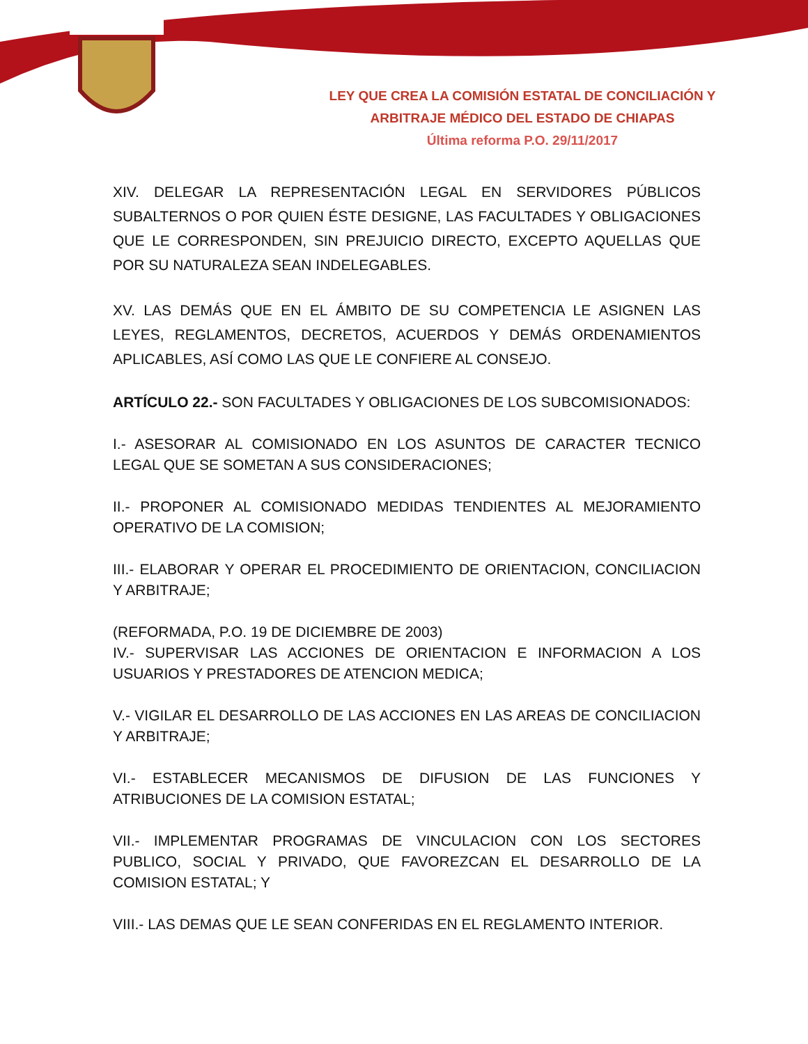LEY QUE CREA LA COMISIÓN ESTATAL DE CONCILIACIÓN Y
ARBITRAJE MÉDICO DEL ESTADO DE CHIAPAS
Última reforma P.O. 29/11/2017
XIV. DELEGAR LA REPRESENTACIÓN LEGAL EN SERVIDORES PÚBLICOS SUBALTERNOS O POR QUIEN ÉSTE DESIGNE, LAS FACULTADES Y OBLIGACIONES QUE LE CORRESPONDEN, SIN PREJUICIO DIRECTO, EXCEPTO AQUELLAS QUE POR SU NATURALEZA SEAN INDELEGABLES.
XV. LAS DEMÁS QUE EN EL ÁMBITO DE SU COMPETENCIA LE ASIGNEN LAS LEYES, REGLAMENTOS, DECRETOS, ACUERDOS Y DEMÁS ORDENAMIENTOS APLICABLES, ASÍ COMO LAS QUE LE CONFIERE AL CONSEJO.
ARTÍCULO 22.- SON FACULTADES Y OBLIGACIONES DE LOS SUBCOMISIONADOS:
I.- ASESORAR AL COMISIONADO EN LOS ASUNTOS DE CARACTER TECNICO LEGAL QUE SE SOMETAN A SUS CONSIDERACIONES;
II.- PROPONER AL COMISIONADO MEDIDAS TENDIENTES AL MEJORAMIENTO OPERATIVO DE LA COMISION;
III.- ELABORAR Y OPERAR EL PROCEDIMIENTO DE ORIENTACION, CONCILIACION Y ARBITRAJE;
(REFORMADA, P.O. 19 DE DICIEMBRE DE 2003)
IV.- SUPERVISAR LAS ACCIONES DE ORIENTACION E INFORMACION A LOS USUARIOS Y PRESTADORES DE ATENCION MEDICA;
V.- VIGILAR EL DESARROLLO DE LAS ACCIONES EN LAS AREAS DE CONCILIACION Y ARBITRAJE;
VI.- ESTABLECER MECANISMOS DE DIFUSION DE LAS FUNCIONES Y ATRIBUCIONES DE LA COMISION ESTATAL;
VII.- IMPLEMENTAR PROGRAMAS DE VINCULACION CON LOS SECTORES PUBLICO, SOCIAL Y PRIVADO, QUE FAVOREZCAN EL DESARROLLO DE LA COMISION ESTATAL; Y
VIII.- LAS DEMAS QUE LE SEAN CONFERIDAS EN EL REGLAMENTO INTERIOR.